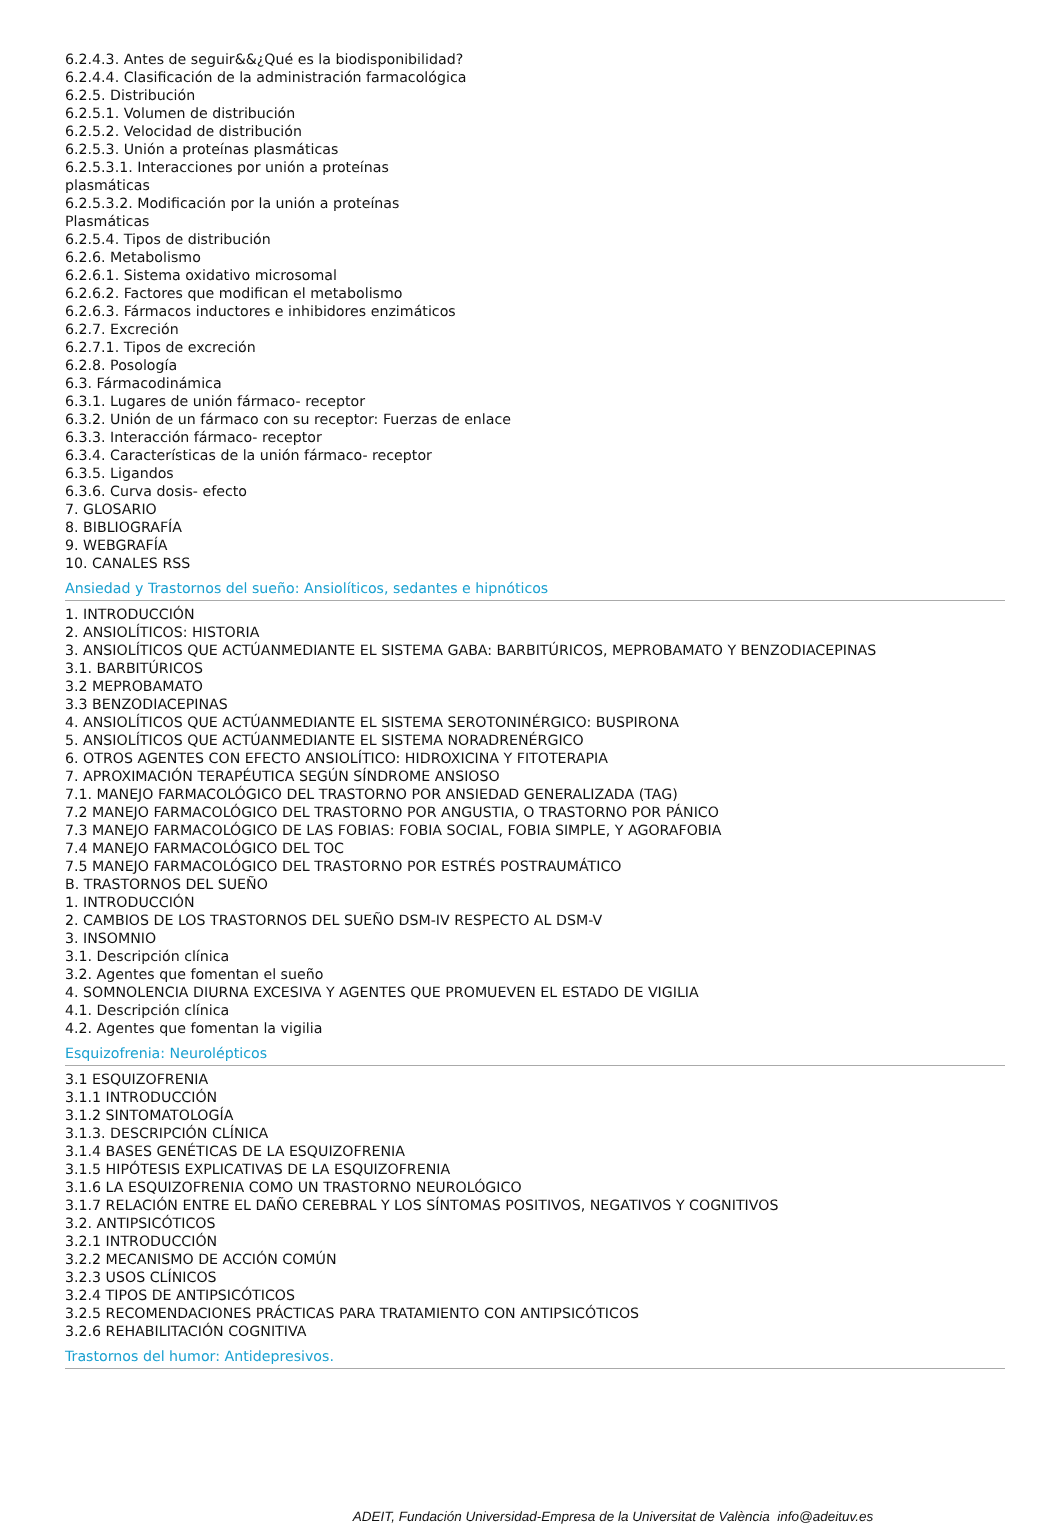6.2.4.3. Antes de seguir&&¿Qué es la biodisponibilidad?
6.2.4.4. Clasificación de la administración farmacológica
6.2.5. Distribución
6.2.5.1. Volumen de distribución
6.2.5.2. Velocidad de distribución
6.2.5.3. Unión a proteínas plasmáticas
6.2.5.3.1. Interacciones por unión a proteínas plasmáticas
6.2.5.3.2. Modificación por la unión a proteínas Plasmáticas
6.2.5.4. Tipos de distribución
6.2.6. Metabolismo
6.2.6.1. Sistema oxidativo microsomal
6.2.6.2. Factores que modifican el metabolismo
6.2.6.3. Fármacos inductores e inhibidores enzimáticos
6.2.7. Excreción
6.2.7.1. Tipos de excreción
6.2.8. Posología
6.3. Fármacodinámica
6.3.1. Lugares de unión fármaco- receptor
6.3.2. Unión de un fármaco con su receptor: Fuerzas de enlace
6.3.3. Interacción fármaco- receptor
6.3.4. Características de la unión fármaco- receptor
6.3.5. Ligandos
6.3.6. Curva dosis- efecto
7. GLOSARIO
8. BIBLIOGRAFÍA
9. WEBGRAFÍA
10. CANALES RSS
Ansiedad y Trastornos del sueño: Ansiolíticos, sedantes e hipnóticos
1. INTRODUCCIÓN
2. ANSIOLÍTICOS: HISTORIA
3. ANSIOLÍTICOS QUE ACTÚANMEDIANTE EL SISTEMA GABA: BARBITÚRICOS, MEPROBAMATO Y BENZODIACEPINAS
3.1. BARBITÚRICOS
3.2 MEPROBAMATO
3.3 BENZODIACEPINAS
4. ANSIOLÍTICOS QUE ACTÚANMEDIANTE EL SISTEMA SEROTONINÉRGICO: BUSPIRONA
5. ANSIOLÍTICOS QUE ACTÚANMEDIANTE EL SISTEMA NORADRENÉRGICO
6. OTROS AGENTES CON EFECTO ANSIOLÍTICO: HIDROXICINA Y FITOTERAPIA
7. APROXIMACIÓN TERAPÉUTICA SEGÚN SÍNDROME ANSIOSO
7.1. MANEJO FARMACOLÓGICO DEL TRASTORNO POR ANSIEDAD GENERALIZADA (TAG)
7.2 MANEJO FARMACOLÓGICO DEL TRASTORNO POR ANGUSTIA, O TRASTORNO POR PÁNICO
7.3 MANEJO FARMACOLÓGICO DE LAS FOBIAS: FOBIA SOCIAL, FOBIA SIMPLE, Y AGORAFOBIA
7.4 MANEJO FARMACOLÓGICO DEL TOC
7.5 MANEJO FARMACOLÓGICO DEL TRASTORNO POR ESTRÉS POSTRAUMÁTICO
B. TRASTORNOS DEL SUEÑO
1. INTRODUCCIÓN
2. CAMBIOS DE LOS TRASTORNOS DEL SUEÑO DSM-IV RESPECTO AL DSM-V
3. INSOMNIO
3.1. Descripción clínica
3.2. Agentes que fomentan el sueño
4. SOMNOLENCIA DIURNA EXCESIVA Y AGENTES QUE PROMUEVEN EL ESTADO DE VIGILIA
4.1. Descripción clínica
4.2. Agentes que fomentan la vigilia
Esquizofrenia: Neurolépticos
3.1 ESQUIZOFRENIA
3.1.1 INTRODUCCIÓN
3.1.2 SINTOMATOLOGÍA
3.1.3. DESCRIPCIÓN CLÍNICA
3.1.4 BASES GENÉTICAS DE LA ESQUIZOFRENIA
3.1.5 HIPÓTESIS EXPLICATIVAS DE LA ESQUIZOFRENIA
3.1.6 LA ESQUIZOFRENIA COMO UN TRASTORNO NEUROLÓGICO
3.1.7 RELACIÓN ENTRE EL DAÑO CEREBRAL Y LOS SÍNTOMAS POSITIVOS, NEGATIVOS Y COGNITIVOS
3.2. ANTIPSICÓTICOS
3.2.1 INTRODUCCIÓN
3.2.2 MECANISMO DE ACCIÓN COMÚN
3.2.3 USOS CLÍNICOS
3.2.4 TIPOS DE ANTIPSICÓTICOS
3.2.5 RECOMENDACIONES PRÁCTICAS PARA TRATAMIENTO CON ANTIPSICÓTICOS
3.2.6 REHABILITACIÓN COGNITIVA
Trastornos del humor: Antidepresivos.
ADEIT, Fundación Universidad-Empresa de la Universitat de València info@adeituv.es